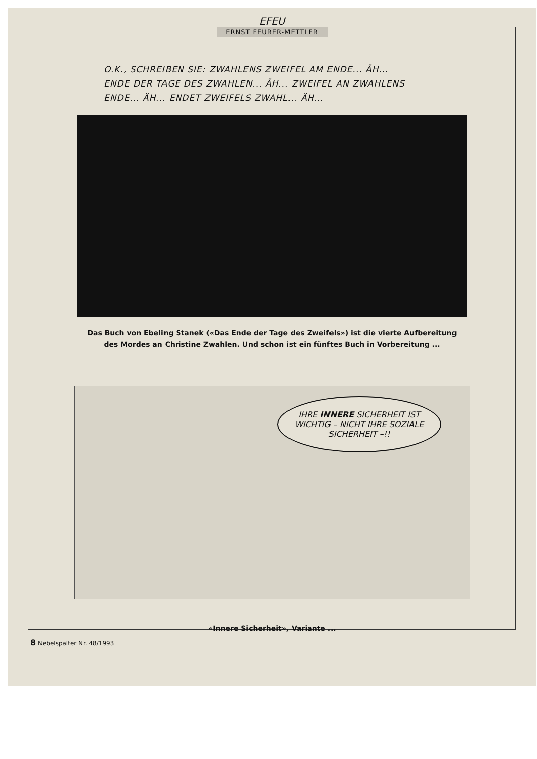EFEU
ERNST FEURER-METTLER
O.K., SCHREIBEN SIE: ZWAHLENS ZWEIFEL AM ENDE... ÄH...
ENDE DER TAGE DES ZWAHLEN... ÄH... ZWEIFEL AN ZWAHLENS
ENDE... ÄH... ENDET ZWEIFELS ZWAHL... ÄH...
Das Buch von Ebeling Stanek («Das Ende der Tage des Zweifels») ist die vierte Aufbereitung
des Mordes an Christine Zwahlen. Und schon ist ein fünftes Buch in Vorbereitung ...
IHRE INNERE SICHERHEIT IST WICHTIG – NICHT IHRE SOZIALE SICHERHEIT –!!
«Innere Sicherheit», Variante ...
8 Nebelspalter Nr. 48/1993